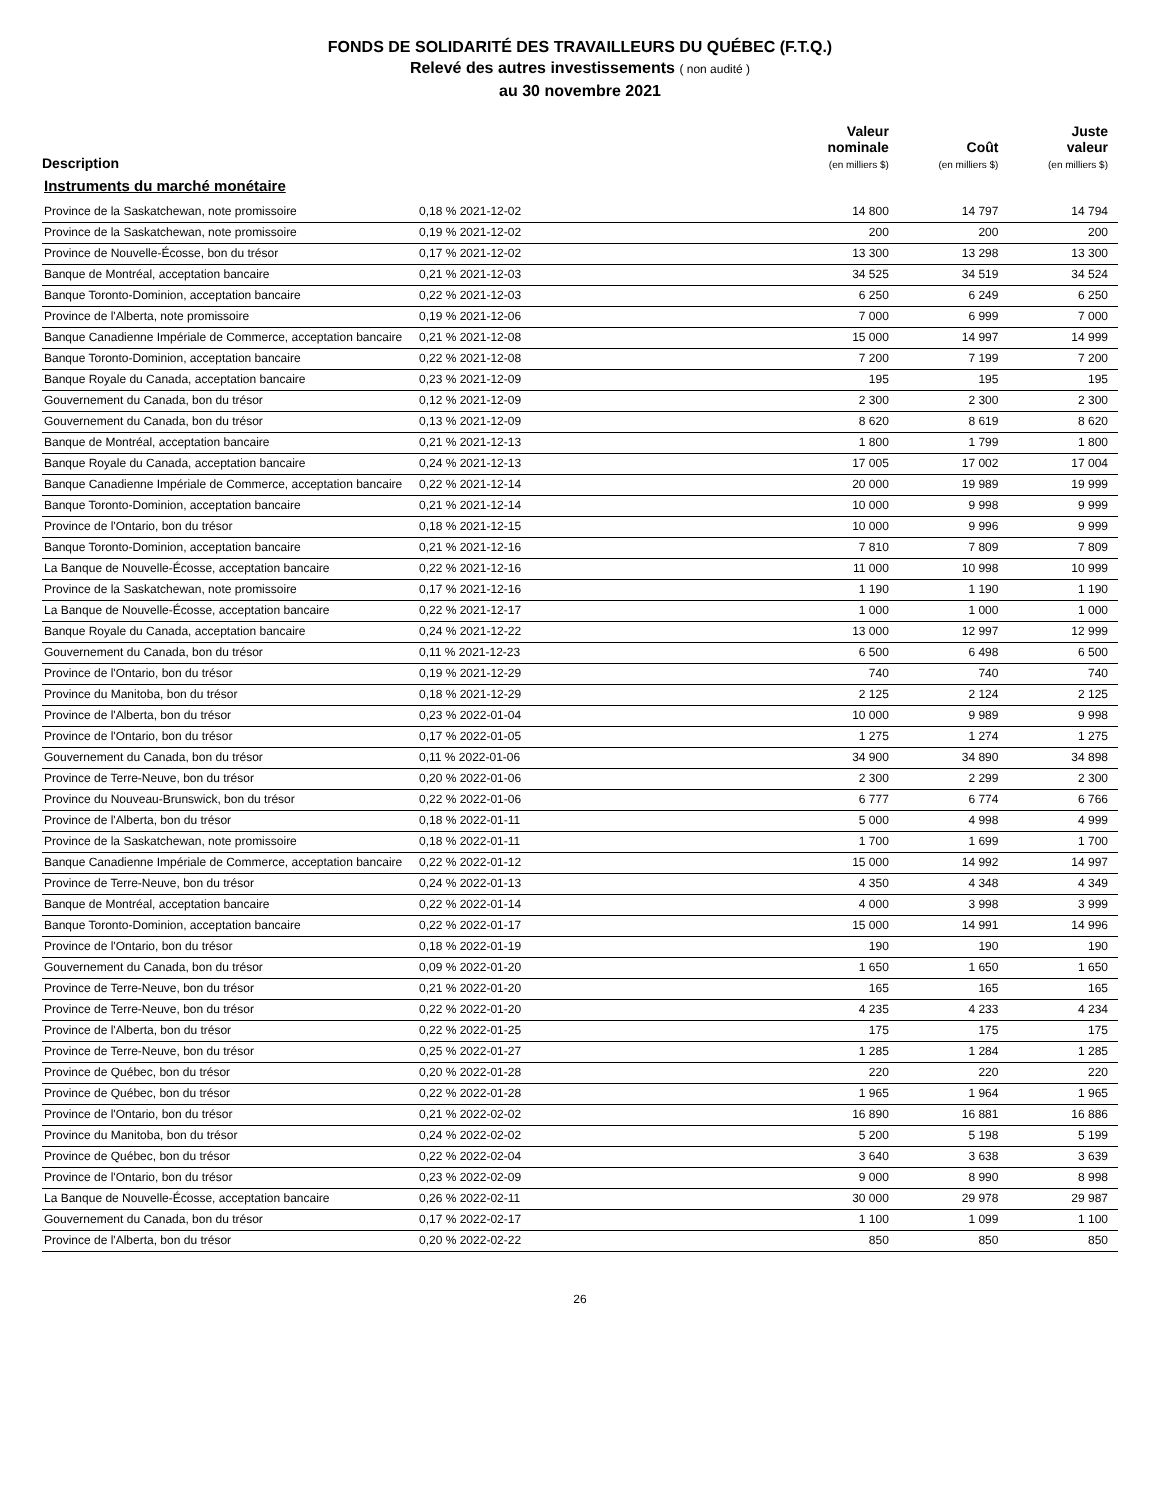FONDS DE SOLIDARITÉ DES TRAVAILLEURS DU QUÉBEC (F.T.Q.)
Relevé des autres investissements ( non audité )
au 30 novembre 2021
| Description | | Valeur nominale (en milliers $) | Coût (en milliers $) | Juste valeur (en milliers $) |
| --- | --- | --- | --- | --- |
| Instruments du marché monétaire | | | | |
| Province de la Saskatchewan, note promissoire | 0,18 % 2021-12-02 | 14 800 | 14 797 | 14 794 |
| Province de la Saskatchewan, note promissoire | 0,19 % 2021-12-02 | 200 | 200 | 200 |
| Province de Nouvelle-Écosse, bon du trésor | 0,17 % 2021-12-02 | 13 300 | 13 298 | 13 300 |
| Banque de Montréal, acceptation bancaire | 0,21 % 2021-12-03 | 34 525 | 34 519 | 34 524 |
| Banque Toronto-Dominion, acceptation bancaire | 0,22 % 2021-12-03 | 6 250 | 6 249 | 6 250 |
| Province de l'Alberta, note promissoire | 0,19 % 2021-12-06 | 7 000 | 6 999 | 7 000 |
| Banque Canadienne Impériale de Commerce, acceptation bancaire | 0,21 % 2021-12-08 | 15 000 | 14 997 | 14 999 |
| Banque Toronto-Dominion, acceptation bancaire | 0,22 % 2021-12-08 | 7 200 | 7 199 | 7 200 |
| Banque Royale du Canada, acceptation bancaire | 0,23 % 2021-12-09 | 195 | 195 | 195 |
| Gouvernement du Canada, bon du trésor | 0,12 % 2021-12-09 | 2 300 | 2 300 | 2 300 |
| Gouvernement du Canada, bon du trésor | 0,13 % 2021-12-09 | 8 620 | 8 619 | 8 620 |
| Banque de Montréal, acceptation bancaire | 0,21 % 2021-12-13 | 1 800 | 1 799 | 1 800 |
| Banque Royale du Canada, acceptation bancaire | 0,24 % 2021-12-13 | 17 005 | 17 002 | 17 004 |
| Banque Canadienne Impériale de Commerce, acceptation bancaire | 0,22 % 2021-12-14 | 20 000 | 19 989 | 19 999 |
| Banque Toronto-Dominion, acceptation bancaire | 0,21 % 2021-12-14 | 10 000 | 9 998 | 9 999 |
| Province de l'Ontario, bon du trésor | 0,18 % 2021-12-15 | 10 000 | 9 996 | 9 999 |
| Banque Toronto-Dominion, acceptation bancaire | 0,21 % 2021-12-16 | 7 810 | 7 809 | 7 809 |
| La Banque de Nouvelle-Écosse, acceptation bancaire | 0,22 % 2021-12-16 | 11 000 | 10 998 | 10 999 |
| Province de la Saskatchewan, note promissoire | 0,17 % 2021-12-16 | 1 190 | 1 190 | 1 190 |
| La Banque de Nouvelle-Écosse, acceptation bancaire | 0,22 % 2021-12-17 | 1 000 | 1 000 | 1 000 |
| Banque Royale du Canada, acceptation bancaire | 0,24 % 2021-12-22 | 13 000 | 12 997 | 12 999 |
| Gouvernement du Canada, bon du trésor | 0,11 % 2021-12-23 | 6 500 | 6 498 | 6 500 |
| Province de l'Ontario, bon du trésor | 0,19 % 2021-12-29 | 740 | 740 | 740 |
| Province du Manitoba, bon du trésor | 0,18 % 2021-12-29 | 2 125 | 2 124 | 2 125 |
| Province de l'Alberta, bon du trésor | 0,23 % 2022-01-04 | 10 000 | 9 989 | 9 998 |
| Province de l'Ontario, bon du trésor | 0,17 % 2022-01-05 | 1 275 | 1 274 | 1 275 |
| Gouvernement du Canada, bon du trésor | 0,11 % 2022-01-06 | 34 900 | 34 890 | 34 898 |
| Province de Terre-Neuve, bon du trésor | 0,20 % 2022-01-06 | 2 300 | 2 299 | 2 300 |
| Province du Nouveau-Brunswick, bon du trésor | 0,22 % 2022-01-06 | 6 777 | 6 774 | 6 766 |
| Province de l'Alberta, bon du trésor | 0,18 % 2022-01-11 | 5 000 | 4 998 | 4 999 |
| Province de la Saskatchewan, note promissoire | 0,18 % 2022-01-11 | 1 700 | 1 699 | 1 700 |
| Banque Canadienne Impériale de Commerce, acceptation bancaire | 0,22 % 2022-01-12 | 15 000 | 14 992 | 14 997 |
| Province de Terre-Neuve, bon du trésor | 0,24 % 2022-01-13 | 4 350 | 4 348 | 4 349 |
| Banque de Montréal, acceptation bancaire | 0,22 % 2022-01-14 | 4 000 | 3 998 | 3 999 |
| Banque Toronto-Dominion, acceptation bancaire | 0,22 % 2022-01-17 | 15 000 | 14 991 | 14 996 |
| Province de l'Ontario, bon du trésor | 0,18 % 2022-01-19 | 190 | 190 | 190 |
| Gouvernement du Canada, bon du trésor | 0,09 % 2022-01-20 | 1 650 | 1 650 | 1 650 |
| Province de Terre-Neuve, bon du trésor | 0,21 % 2022-01-20 | 165 | 165 | 165 |
| Province de Terre-Neuve, bon du trésor | 0,22 % 2022-01-20 | 4 235 | 4 233 | 4 234 |
| Province de l'Alberta, bon du trésor | 0,22 % 2022-01-25 | 175 | 175 | 175 |
| Province de Terre-Neuve, bon du trésor | 0,25 % 2022-01-27 | 1 285 | 1 284 | 1 285 |
| Province de Québec, bon du trésor | 0,20 % 2022-01-28 | 220 | 220 | 220 |
| Province de Québec, bon du trésor | 0,22 % 2022-01-28 | 1 965 | 1 964 | 1 965 |
| Province de l'Ontario, bon du trésor | 0,21 % 2022-02-02 | 16 890 | 16 881 | 16 886 |
| Province du Manitoba, bon du trésor | 0,24 % 2022-02-02 | 5 200 | 5 198 | 5 199 |
| Province de Québec, bon du trésor | 0,22 % 2022-02-04 | 3 640 | 3 638 | 3 639 |
| Province de l'Ontario, bon du trésor | 0,23 % 2022-02-09 | 9 000 | 8 990 | 8 998 |
| La Banque de Nouvelle-Écosse, acceptation bancaire | 0,26 % 2022-02-11 | 30 000 | 29 978 | 29 987 |
| Gouvernement du Canada, bon du trésor | 0,17 % 2022-02-17 | 1 100 | 1 099 | 1 100 |
| Province de l'Alberta, bon du trésor | 0,20 % 2022-02-22 | 850 | 850 | 850 |
26